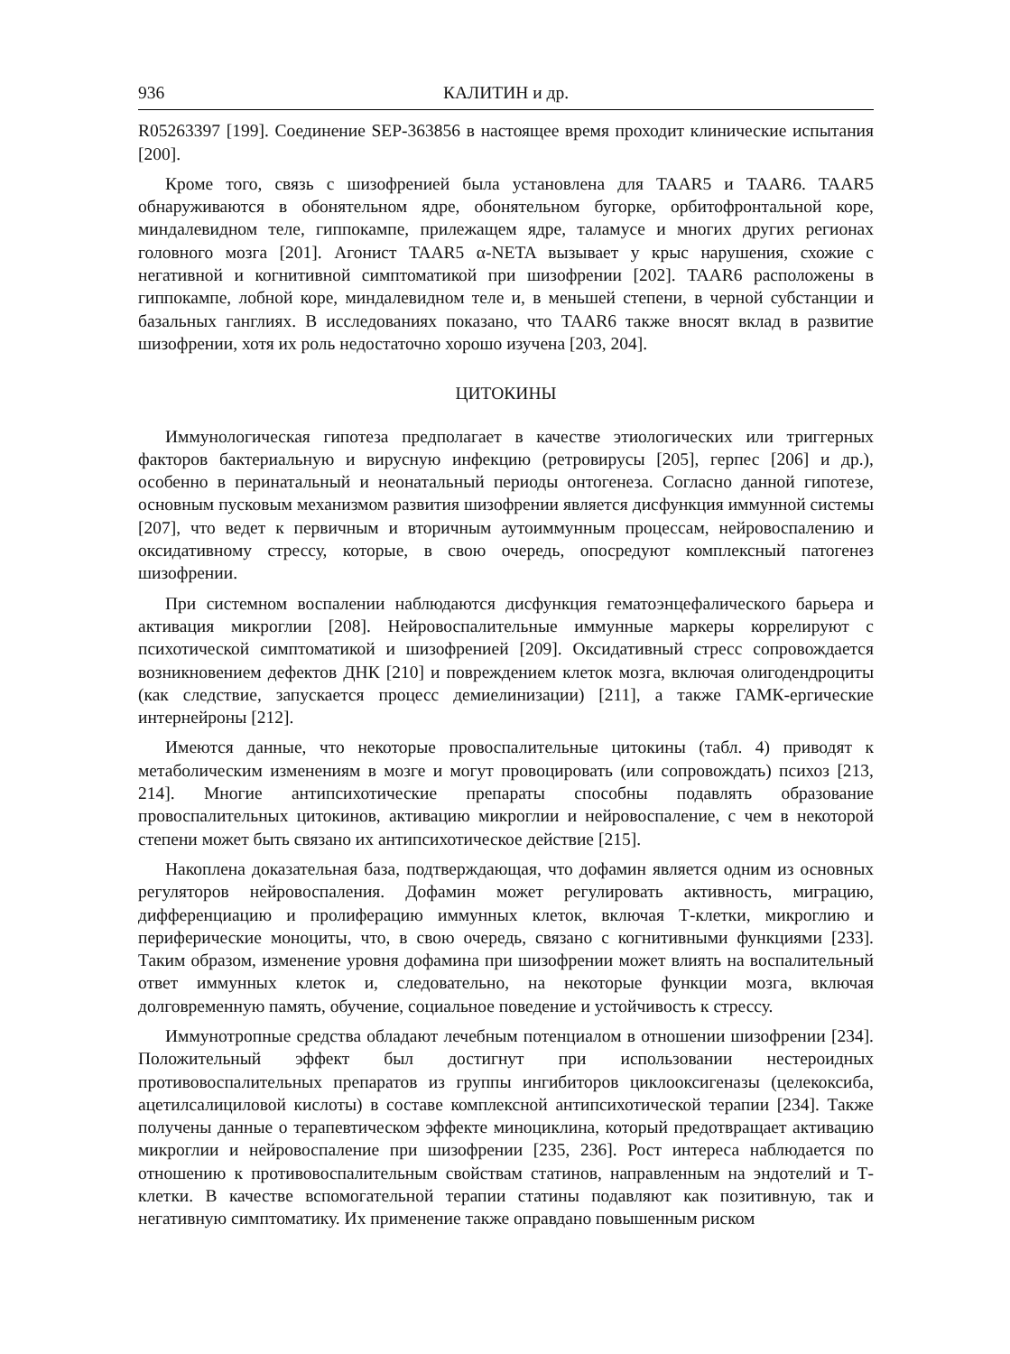936 КАЛИТИН и др.
R05263397 [199]. Соединение SEP-363856 в настоящее время проходит клинические испытания [200].
Кроме того, связь с шизофренией была установлена для TAAR5 и TAAR6. TAAR5 обнаруживаются в обонятельном ядре, обонятельном бугорке, орбитофронтальной коре, миндалевидном теле, гиппокампе, прилежащем ядре, таламусе и многих других регионах головного мозга [201]. Агонист TAAR5 α-NETA вызывает у крыс нарушения, схожие с негативной и когнитивной симптоматикой при шизофрении [202]. TAAR6 расположены в гиппокампе, лобной коре, миндалевидном теле и, в меньшей степени, в черной субстанции и базальных ганглиях. В исследованиях показано, что TAAR6 также вносят вклад в развитие шизофрении, хотя их роль недостаточно хорошо изучена [203, 204].
ЦИТОКИНЫ
Иммунологическая гипотеза предполагает в качестве этиологических или триггерных факторов бактериальную и вирусную инфекцию (ретровирусы [205], герпес [206] и др.), особенно в перинатальный и неонатальный периоды онтогенеза. Согласно данной гипотезе, основным пусковым механизмом развития шизофрении является дисфункция иммунной системы [207], что ведет к первичным и вторичным аутоиммунным процессам, нейровоспалению и оксидативному стрессу, которые, в свою очередь, опосредуют комплексный патогенез шизофрении.
При системном воспалении наблюдаются дисфункция гематоэнцефалического барьера и активация микроглии [208]. Нейровоспалительные иммунные маркеры коррелируют с психотической симптоматикой и шизофренией [209]. Оксидативный стресс сопровождается возникновением дефектов ДНК [210] и повреждением клеток мозга, включая олигодендроциты (как следствие, запускается процесс демиелинизации) [211], а также ГАМК-ергические интернейроны [212].
Имеются данные, что некоторые провоспалительные цитокины (табл. 4) приводят к метаболическим изменениям в мозге и могут провоцировать (или сопровождать) психоз [213, 214]. Многие антипсихотические препараты способны подавлять образование провоспалительных цитокинов, активацию микроглии и нейровоспаление, с чем в некоторой степени может быть связано их антипсихотическое действие [215].
Накоплена доказательная база, подтверждающая, что дофамин является одним из основных регуляторов нейровоспаления. Дофамин может регулировать активность, миграцию, дифференциацию и пролиферацию иммунных клеток, включая Т-клетки, микроглию и периферические моноциты, что, в свою очередь, связано с когнитивными функциями [233]. Таким образом, изменение уровня дофамина при шизофрении может влиять на воспалительный ответ иммунных клеток и, следовательно, на некоторые функции мозга, включая долговременную память, обучение, социальное поведение и устойчивость к стрессу.
Иммунотропные средства обладают лечебным потенциалом в отношении шизофрении [234]. Положительный эффект был достигнут при использовании нестероидных противовоспалительных препаратов из группы ингибиторов циклооксигеназы (целекоксиба, ацетилсалициловой кислоты) в составе комплексной антипсихотической терапии [234]. Также получены данные о терапевтическом эффекте миноциклина, который предотвращает активацию микроглии и нейровоспаление при шизофрении [235, 236]. Рост интереса наблюдается по отношению к противовоспалительным свойствам статинов, направленным на эндотелий и Т-клетки. В качестве вспомогательной терапии статины подавляют как позитивную, так и негативную симптоматику. Их применение также оправдано повышенным риском